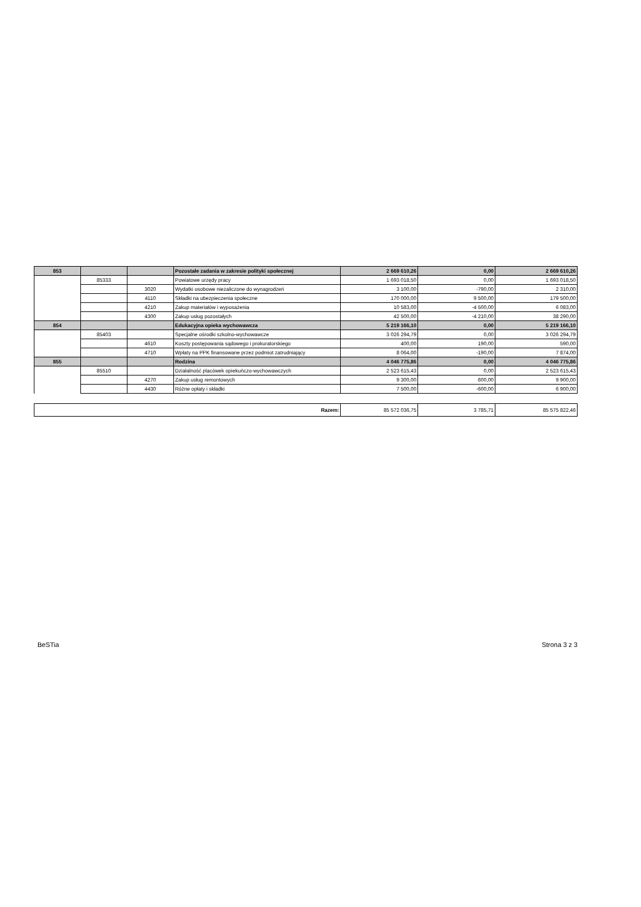| 853 | | | Pozostałe zadania w zakresie polityki społecznej | 2 669 610,26 | 0,00 | 2 669 610,26 |
| | 85333 | | Powiatowe urzędy pracy | 1 693 018,50 | 0,00 | 1 693 018,50 |
| | | 3020 | Wydatki osobowe niezaliczone do wynagrodzeń | 3 100,00 | -790,00 | 2 310,00 |
| | | 4110 | Składki na ubezpieczenia społeczne | 170 000,00 | 9 500,00 | 179 500,00 |
| | | 4210 | Zakup materiałów i wyposażenia | 10 583,00 | -4 500,00 | 6 083,00 |
| | | 4300 | Zakup usług pozostałych | 42 500,00 | -4 210,00 | 38 290,00 |
| 854 | | | Edukacyjna opieka wychowawcza | 5 219 166,10 | 0,00 | 5 219 166,10 |
| | 85403 | | Specjalne ośrodki szkolno-wychowawcze | 3 026 294,79 | 0,00 | 3 026 294,79 |
| | | 4610 | Koszty postępowania sądowego i prokuratorskiego | 400,00 | 190,00 | 590,00 |
| | | 4710 | Wpłaty na PPK finansowane przez podmiot zatrudniający | 8 064,00 | -190,00 | 7 874,00 |
| 855 | | | Rodzina | 4 046 775,86 | 0,00 | 4 046 775,86 |
| | 85510 | | Działalność placówek opiekuńczo-wychowawczych | 2 523 615,43 | 0,00 | 2 523 615,43 |
| | | 4270 | Zakup usług remontowych | 9 300,00 | 600,00 | 9 900,00 |
| | | 4430 | Różne opłaty i składki | 7 500,00 | -600,00 | 6 900,00 |
| Razem: | 85 572 036,75 | 3 785,71 | 85 575 822,46 |
BeSTia Strona 3 z 3